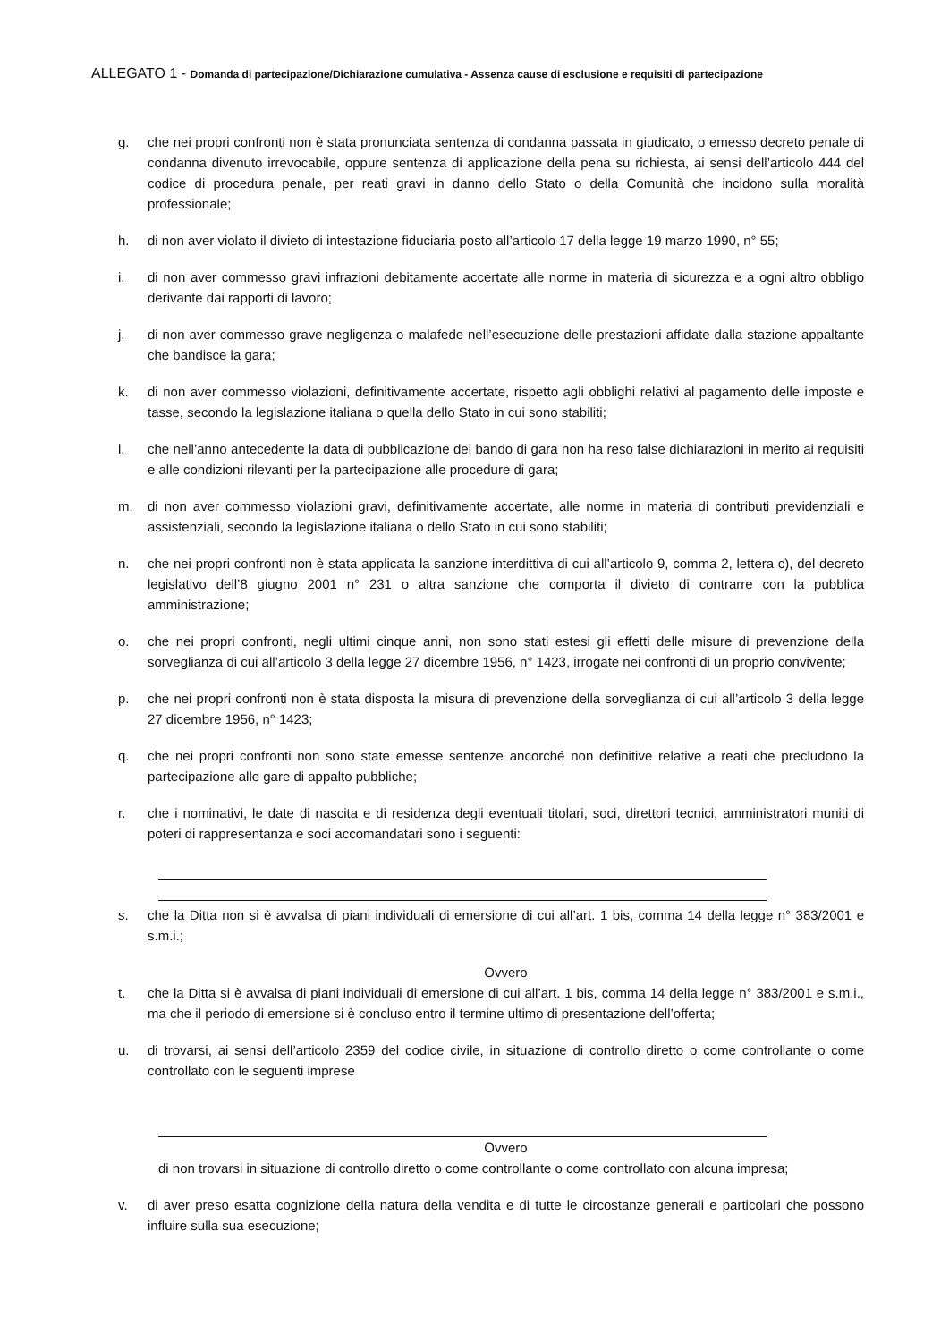ALLEGATO 1 - Domanda di partecipazione/Dichiarazione cumulativa - Assenza cause di esclusione e requisiti di partecipazione
g. che nei propri confronti non è stata pronunciata sentenza di condanna passata in giudicato, o emesso decreto penale di condanna divenuto irrevocabile, oppure sentenza di applicazione della pena su richiesta, ai sensi dell’articolo 444 del codice di procedura penale, per reati gravi in danno dello Stato o della Comunità che incidono sulla moralità professionale;
h. di non aver violato il divieto di intestazione fiduciaria posto all’articolo 17 della legge 19 marzo 1990, n° 55;
i. di non aver commesso gravi infrazioni debitamente accertate alle norme in materia di sicurezza e a ogni altro obbligo derivante dai rapporti di lavoro;
j. di non aver commesso grave negligenza o malafede nell’esecuzione delle prestazioni affidate dalla stazione appaltante che bandisce la gara;
k. di non aver commesso violazioni, definitivamente accertate, rispetto agli obblighi relativi al pagamento delle imposte e tasse, secondo la legislazione italiana o quella dello Stato in cui sono stabiliti;
l. che nell’anno antecedente la data di pubblicazione del bando di gara non ha reso false dichiarazioni in merito ai requisiti e alle condizioni rilevanti per la partecipazione alle procedure di gara;
m. di non aver commesso violazioni gravi, definitivamente accertate, alle norme in materia di contributi previdenziali e assistenziali, secondo la legislazione italiana o dello Stato in cui sono stabiliti;
n. che nei propri confronti non è stata applicata la sanzione interdittiva di cui all’articolo 9, comma 2, lettera c), del decreto legislativo dell’8 giugno 2001 n° 231 o altra sanzione che comporta il divieto di contrarre con la pubblica amministrazione;
o. che nei propri confronti, negli ultimi cinque anni, non sono stati estesi gli effetti delle misure di prevenzione della sorveglianza di cui all’articolo 3 della legge 27 dicembre 1956, n° 1423, irrogate nei confronti di un proprio convivente;
p. che nei propri confronti non è stata disposta la misura di prevenzione della sorveglianza di cui all’articolo 3 della legge 27 dicembre 1956, n° 1423;
q. che nei propri confronti non sono state emesse sentenze ancorché non definitive relative a reati che precludono la partecipazione alle gare di appalto pubbliche;
r. che i nominativi, le date di nascita e di residenza degli eventuali titolari, soci, direttori tecnici, amministratori muniti di poteri di rappresentanza e soci accomandatari sono i seguenti:
s. che la Ditta non si è avvalsa di piani individuali di emersione di cui all’art. 1 bis, comma 14 della legge n° 383/2001 e s.m.i.;
Ovvero
t. che la Ditta si è avvalsa di piani individuali di emersione di cui all’art. 1 bis, comma 14 della legge n° 383/2001 e s.m.i., ma che il periodo di emersione si è concluso entro il termine ultimo di presentazione dell’offerta;
u. di trovarsi, ai sensi dell’articolo 2359 del codice civile, in situazione di controllo diretto o come controllante o come controllato con le seguenti imprese
Ovvero
di non trovarsi in situazione di controllo diretto o come controllante o come controllato con alcuna impresa;
v. di aver preso esatta cognizione della natura della vendita e di tutte le circostanze generali e particolari che possono influire sulla sua esecuzione;